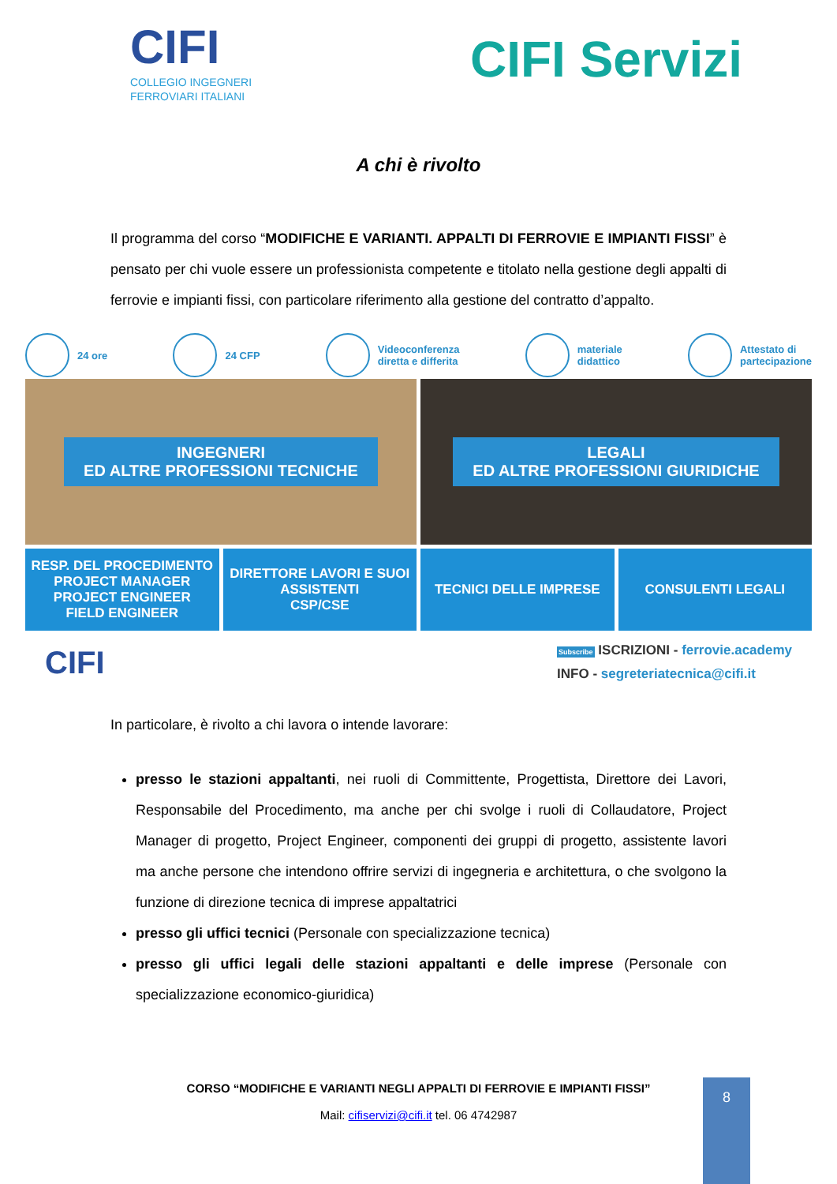CIFI
COLLEGIO INGEGNERI
FERROVIARI ITALIANI
CIFI Servizi
A chi è rivolto
Il programma del corso “MODIFICHE E VARIANTI. APPALTI DI FERROVIE E IMPIANTI FISSI” è pensato per chi vuole essere un professionista competente e titolato nella gestione degli appalti di ferrovie e impianti fissi, con particolare riferimento alla gestione del contratto d’appalto.
24 ore 24 CFP
Videoconferenza
diretta e differita
materiale
didattico
Attestato di
partecipazione
INGEGNERI
ED ALTRE PROFESSIONI TECNICHE
LEGALI
ED ALTRE PROFESSIONI GIURIDICHE
RESP. DEL PROCEDIMENTO
PROJECT MANAGER
PROJECT ENGINEER
FIELD ENGINEER
DIRETTORE LAVORI E SUOI
ASSISTENTI
CSP/CSE
TECNICI DELLE IMPRESE CONSULENTI LEGALI
CIFI
Subscribe ISCRIZIONI - ferrovie.academy
INFO - segreteriatecnica@cifi.it
In particolare, è rivolto a chi lavora o intende lavorare:
presso le stazioni appaltanti, nei ruoli di Committente, Progettista, Direttore dei Lavori, Responsabile del Procedimento, ma anche per chi svolge i ruoli di Collaudatore, Project Manager di progetto, Project Engineer, componenti dei gruppi di progetto, assistente lavori ma anche persone che intendono offrire servizi di ingegneria e architettura, o che svolgono la funzione di direzione tecnica di imprese appaltatrici
presso gli uffici tecnici (Personale con specializzazione tecnica)
presso gli uffici legali delle stazioni appaltanti e delle imprese (Personale con specializzazione economico-giuridica)
CORSO “MODIFICHE E VARIANTI NEGLI APPALTI DI FERROVIE E IMPIANTI FISSI”
Mail: cifiservizi@cifi.it tel. 06 4742987
8